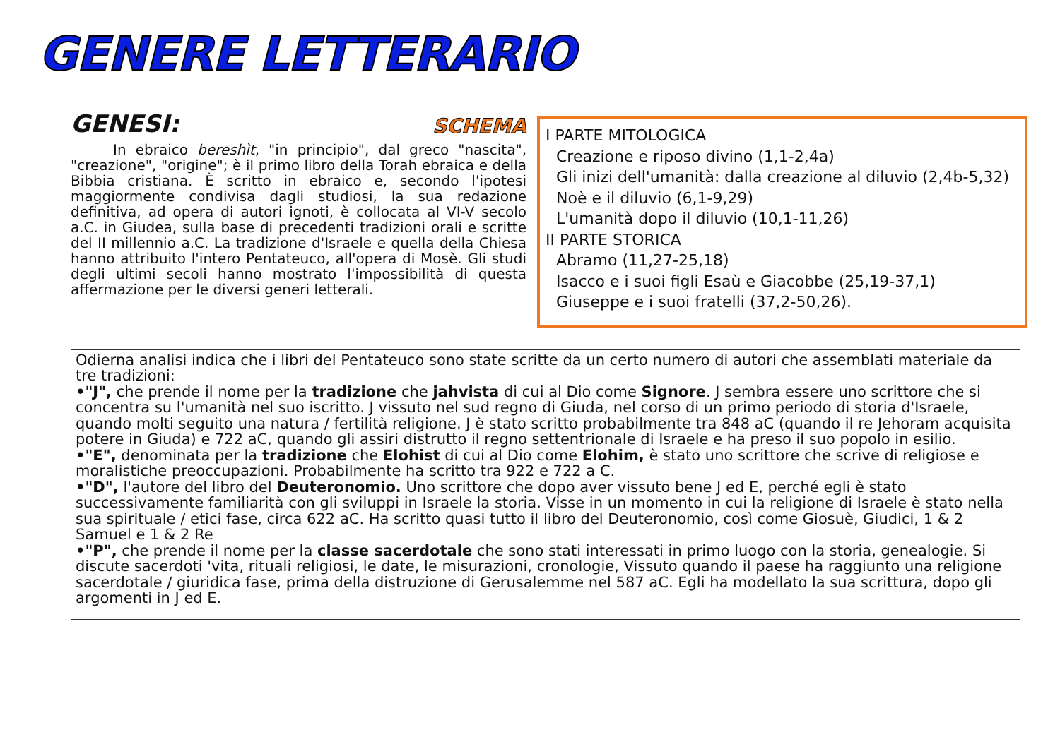GENERE LETTERARIO
GENESI: SCHEMA
In ebraico bereshìt, "in principio", dal greco "nascita", "creazione", "origine"; è il primo libro della Torah ebraica e della Bibbia cristiana. È scritto in ebraico e, secondo l'ipotesi maggiormente condivisa dagli studiosi, la sua redazione definitiva, ad opera di autori ignoti, è collocata al VI-V secolo a.C. in Giudea, sulla base di precedenti tradizioni orali e scritte del II millennio a.C. La tradizione d'Israele e quella della Chiesa hanno attribuito l'intero Pentateuco, all'opera di Mosè. Gli studi degli ultimi secoli hanno mostrato l'impossibilità di questa affermazione per le diversi generi letterali.
I PARTE MITOLOGICA
Creazione e riposo divino (1,1-2,4a)
Gli inizi dell'umanità: dalla creazione al diluvio (2,4b-5,32)
Noè e il diluvio (6,1-9,29)
L'umanità dopo il diluvio (10,1-11,26)
II PARTE STORICA
Abramo (11,27-25,18)
Isacco e i suoi figli Esaù e Giacobbe (25,19-37,1)
Giuseppe e i suoi fratelli (37,2-50,26).
Odierna analisi indica che i libri del Pentateuco sono state scritte da un certo numero di autori che assemblati materiale da tre tradizioni:
•"J", che prende il nome per la tradizione che jahvista di cui al Dio come Signore. J sembra essere uno scrittore che si concentra su l'umanità nel suo iscritto. J vissuto nel sud regno di Giuda, nel corso di un primo periodo di storia d'Israele, quando molti seguito una natura / fertilità religione. J è stato scritto probabilmente tra 848 aC (quando il re Jehoram acquisita potere in Giuda) e 722 aC, quando gli assiri distrutto il regno settentrionale di Israele e ha preso il suo popolo in esilio.
•"E", denominata per la tradizione che Elohist di cui al Dio come Elohim, è stato uno scrittore che scrive di religiose e moralistiche preoccupazioni. Probabilmente ha scritto tra 922 e 722 a C.
•"D", l'autore del libro del Deuteronomio. Uno scrittore che dopo aver vissuto bene J ed E, perché egli è stato successivamente familiarità con gli sviluppi in Israele la storia. Visse in un momento in cui la religione di Israele è stato nella sua spirituale / etici fase, circa 622 aC. Ha scritto quasi tutto il libro del Deuteronomio, così come Giosuè, Giudici, 1 & 2 Samuel e 1 & 2 Re
•"P", che prende il nome per la classe sacerdotale che sono stati interessati in primo luogo con la storia, genealogie. Si discute sacerdoti 'vita, rituali religiosi, le date, le misurazioni, cronologie, Vissuto quando il paese ha raggiunto una religione sacerdotale / giuridica fase, prima della distruzione di Gerusalemme nel 587 aC. Egli ha modellato la sua scrittura, dopo gli argomenti in J ed E.